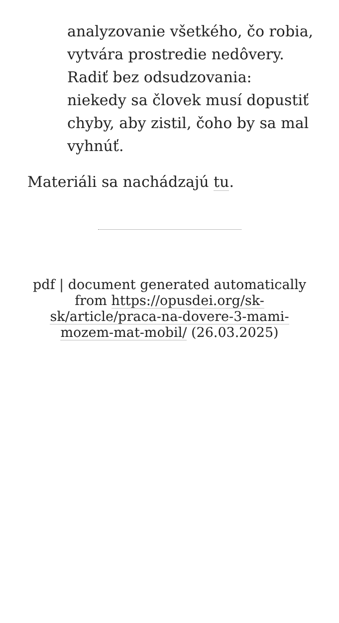analyzovanie všetkého, čo robia, vytvára prostredie nedôvery. Radiť bez odsudzovania: niekedy sa človek musí dopustiť chyby, aby zistil, čoho by sa mal vyhnúť.
Materiáli sa nachádzajú tu.
pdf | document generated automatically from https://opusdei.org/sk-sk/article/praca-na-dovere-3-mami-mozem-mat-mobil/ (26.03.2025)